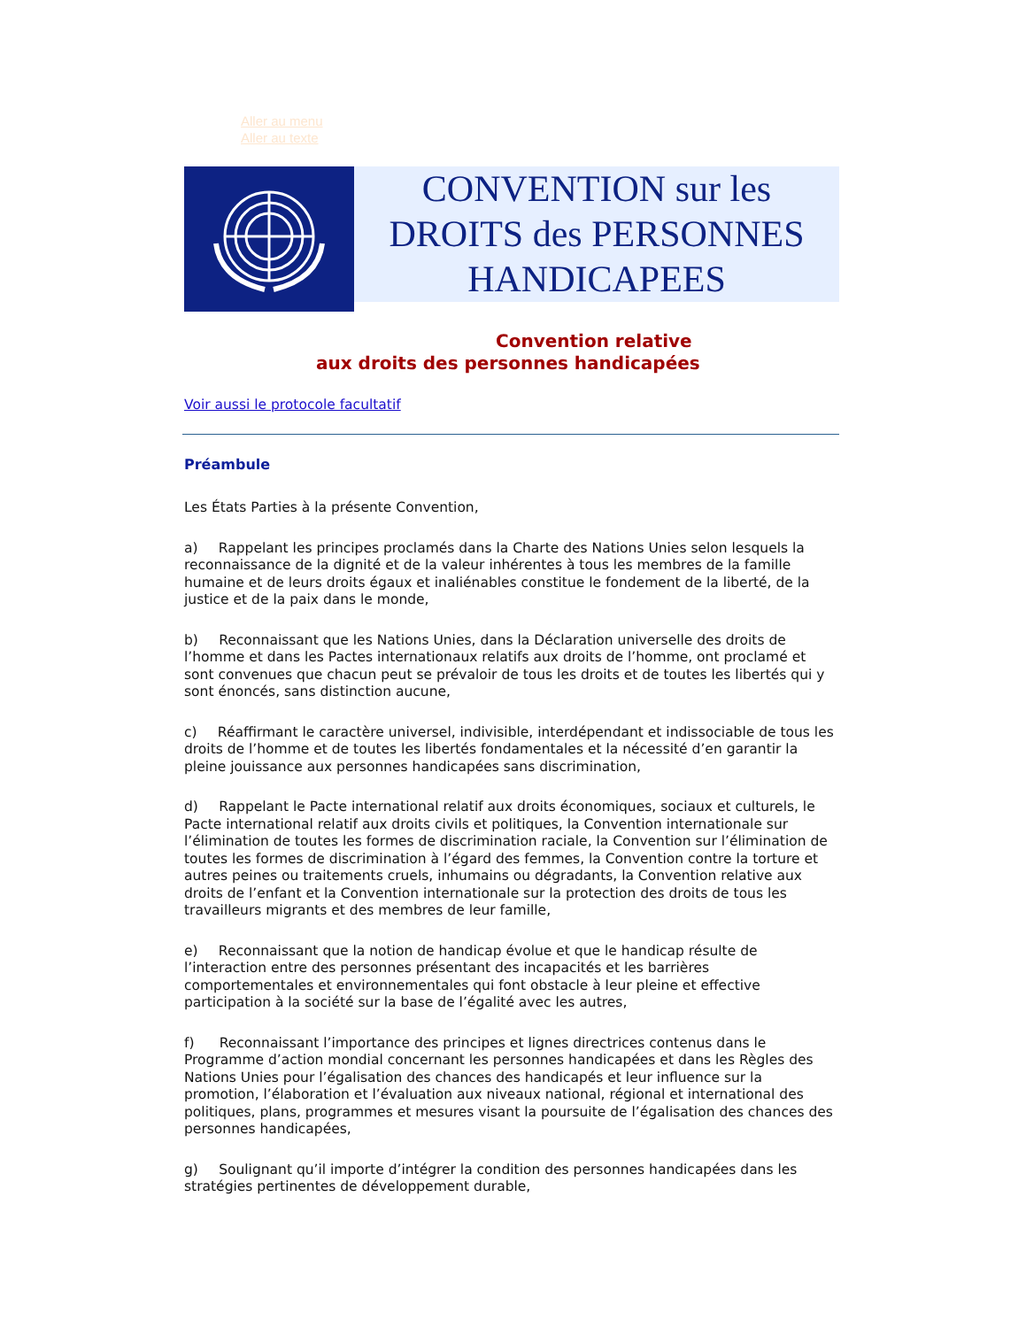Aller au menu
Aller au texte
CONVENTION sur les
DROITS des PERSONNES
HANDICAPEES
Convention relative
aux droits des personnes handicapées
Voir aussi le protocole facultatif
Préambule
Les États Parties à la présente Convention,
a)  Rappelant les principes proclamés dans la Charte des Nations Unies selon lesquels la reconnaissance de la dignité et de la valeur inhérentes à tous les membres de la famille humaine et de leurs droits égaux et inaliénables constitue le fondement de la liberté, de la justice et de la paix dans le monde,
b)  Reconnaissant que les Nations Unies, dans la Déclaration universelle des droits de l’homme et dans les Pactes internationaux relatifs aux droits de l’homme, ont proclamé et sont convenues que chacun peut se prévaloir de tous les droits et de toutes les libertés qui y sont énoncés, sans distinction aucune,
c)  Réaffirmant le caractère universel, indivisible, interdépendant et indissociable de tous les droits de l’homme et de toutes les libertés fondamentales et la nécessité d’en garantir la pleine jouissance aux personnes handicapées sans discrimination,
d)  Rappelant le Pacte international relatif aux droits économiques, sociaux et culturels, le Pacte international relatif aux droits civils et politiques, la Convention internationale sur l’élimination de toutes les formes de discrimination raciale, la Convention sur l’élimination de toutes les formes de discrimination à l’égard des femmes, la Convention contre la torture et autres peines ou traitements cruels, inhumains ou dégradants, la Convention relative aux droits de l’enfant et la Convention internationale sur la protection des droits de tous les travailleurs migrants et des membres de leur famille,
e)  Reconnaissant que la notion de handicap évolue et que le handicap résulte de l’interaction entre des personnes présentant des incapacités et les barrières comportementales et environnementales qui font obstacle à leur pleine et effective participation à la société sur la base de l’égalité avec les autres,
f)   Reconnaissant l’importance des principes et lignes directrices contenus dans le Programme d’action mondial concernant les personnes handicapées et dans les Règles des Nations Unies pour l’égalisation des chances des handicapés et leur influence sur la promotion, l’élaboration et l’évaluation aux niveaux national, régional et international des politiques, plans, programmes et mesures visant la poursuite de l’égalisation des chances des personnes handicapées,
g)  Soulignant qu’il importe d’intégrer la condition des personnes handicapées dans les stratégies pertinentes de développement durable,